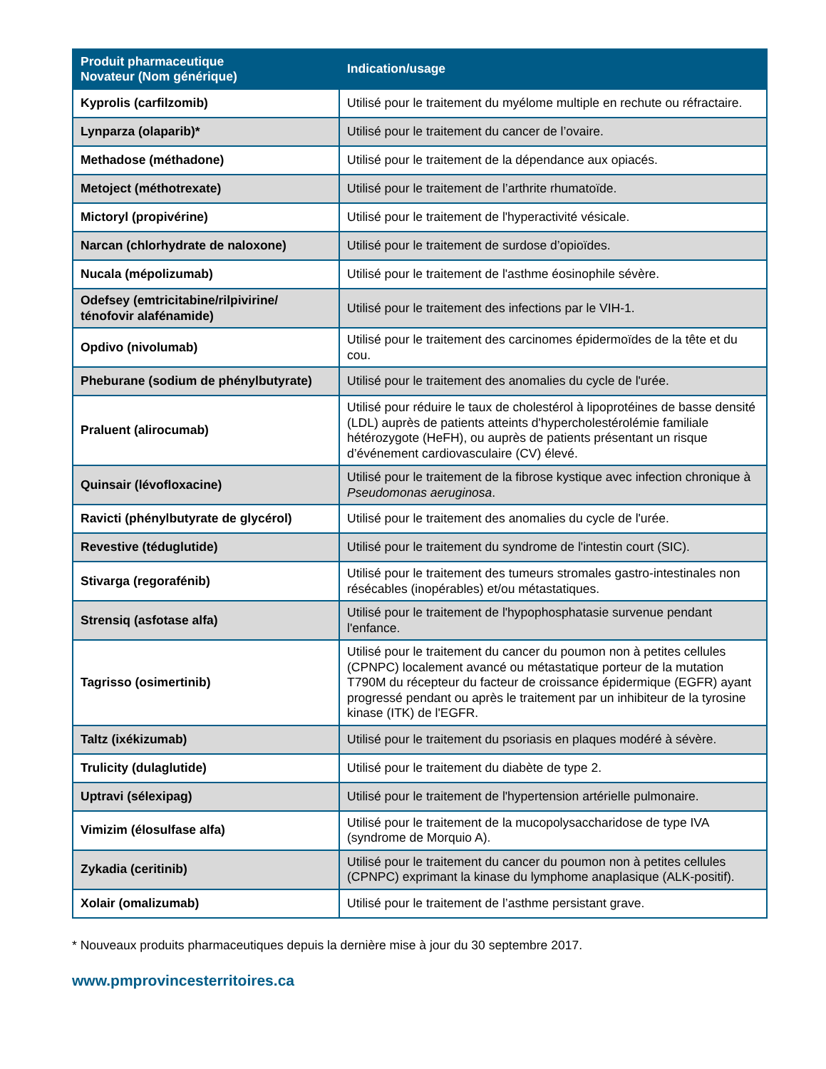| Produit pharmaceutique Novateur (Nom générique) | Indication/usage |
| --- | --- |
| Kyprolis (carfilzomib) | Utilisé pour le traitement du myélome multiple en rechute ou réfractaire. |
| Lynparza (olaparib)* | Utilisé pour le traitement du cancer de l’ovaire. |
| Methadose (méthadone) | Utilisé pour le traitement de la dépendance aux opiacés. |
| Metoject (méthotrexate) | Utilisé pour le traitement de l’arthrite rhumatoïde. |
| Mictoryl (propivérine) | Utilisé pour le traitement de l'hyperactivité vésicale. |
| Narcan (chlorhydrate de naloxone) | Utilisé pour le traitement de surdose d’opioïdes. |
| Nucala (mépolizumab) | Utilisé pour le traitement de l'asthme éosinophile sévère. |
| Odefsey (emtricitabine/rilpivirine/ ténofovir alafénamide) | Utilisé pour le traitement des infections par le VIH-1. |
| Opdivo (nivolumab) | Utilisé pour le traitement des carcinomes épidermoïdes de la tête et du cou. |
| Pheburane (sodium de phénylbutyrate) | Utilisé pour le traitement des anomalies du cycle de l'urée. |
| Praluent (alirocumab) | Utilisé pour réduire le taux de cholestérol à lipoprotéines de basse densité (LDL) auprès de patients atteints d'hypercholestérolémie familiale hétérozygote (HeFH), ou auprès de patients présentant un risque d’événement cardiovasculaire (CV) élevé. |
| Quinsair (lévofloxacine) | Utilisé pour le traitement de la fibrose kystique avec infection chronique à Pseudomonas aeruginosa . |
| Ravicti (phénylbutyrate de glycérol) | Utilisé pour le traitement des anomalies du cycle de l'urée. |
| Revestive (téduglutide) | Utilisé pour le traitement du syndrome de l'intestin court (SIC). |
| Stivarga (regorafénib) | Utilisé pour le traitement des tumeurs stromales gastro-intestinales non résécables (inopérables) et/ou métastatiques. |
| Strensiq (asfotase alfa) | Utilisé pour le traitement de l'hypophosphatasie survenue pendant l'enfance. |
| Tagrisso (osimertinib) | Utilisé pour le traitement du cancer du poumon non à petites cellules (CPNPC) localement avancé ou métastatique porteur de la mutation T790M du récepteur du facteur de croissance épidermique (EGFR) ayant progressé pendant ou après le traitement par un inhibiteur de la tyrosine kinase (ITK) de l'EGFR. |
| Taltz (ixékizumab) | Utilisé pour le traitement du psoriasis en plaques modéré à sévère. |
| Trulicity (dulaglutide) | Utilisé pour le traitement du diabète de type 2. |
| Uptravi (sélexipag) | Utilisé pour le traitement de l'hypertension artérielle pulmonaire. |
| Vimizim (élosulfase alfa) | Utilisé pour le traitement de la mucopolysaccharidose de type IVA (syndrome de Morquio A). |
| Zykadia (ceritinib) | Utilisé pour le traitement du cancer du poumon non à petites cellules (CPNPC) exprimant la kinase du lymphome anaplasique (ALK-positif). |
| Xolair (omalizumab) | Utilisé pour le traitement de l’asthme persistant grave. |
* Nouveaux produits pharmaceutiques depuis la dernière mise à jour du 30 septembre 2017.
www.pmprovincesterritoires.ca